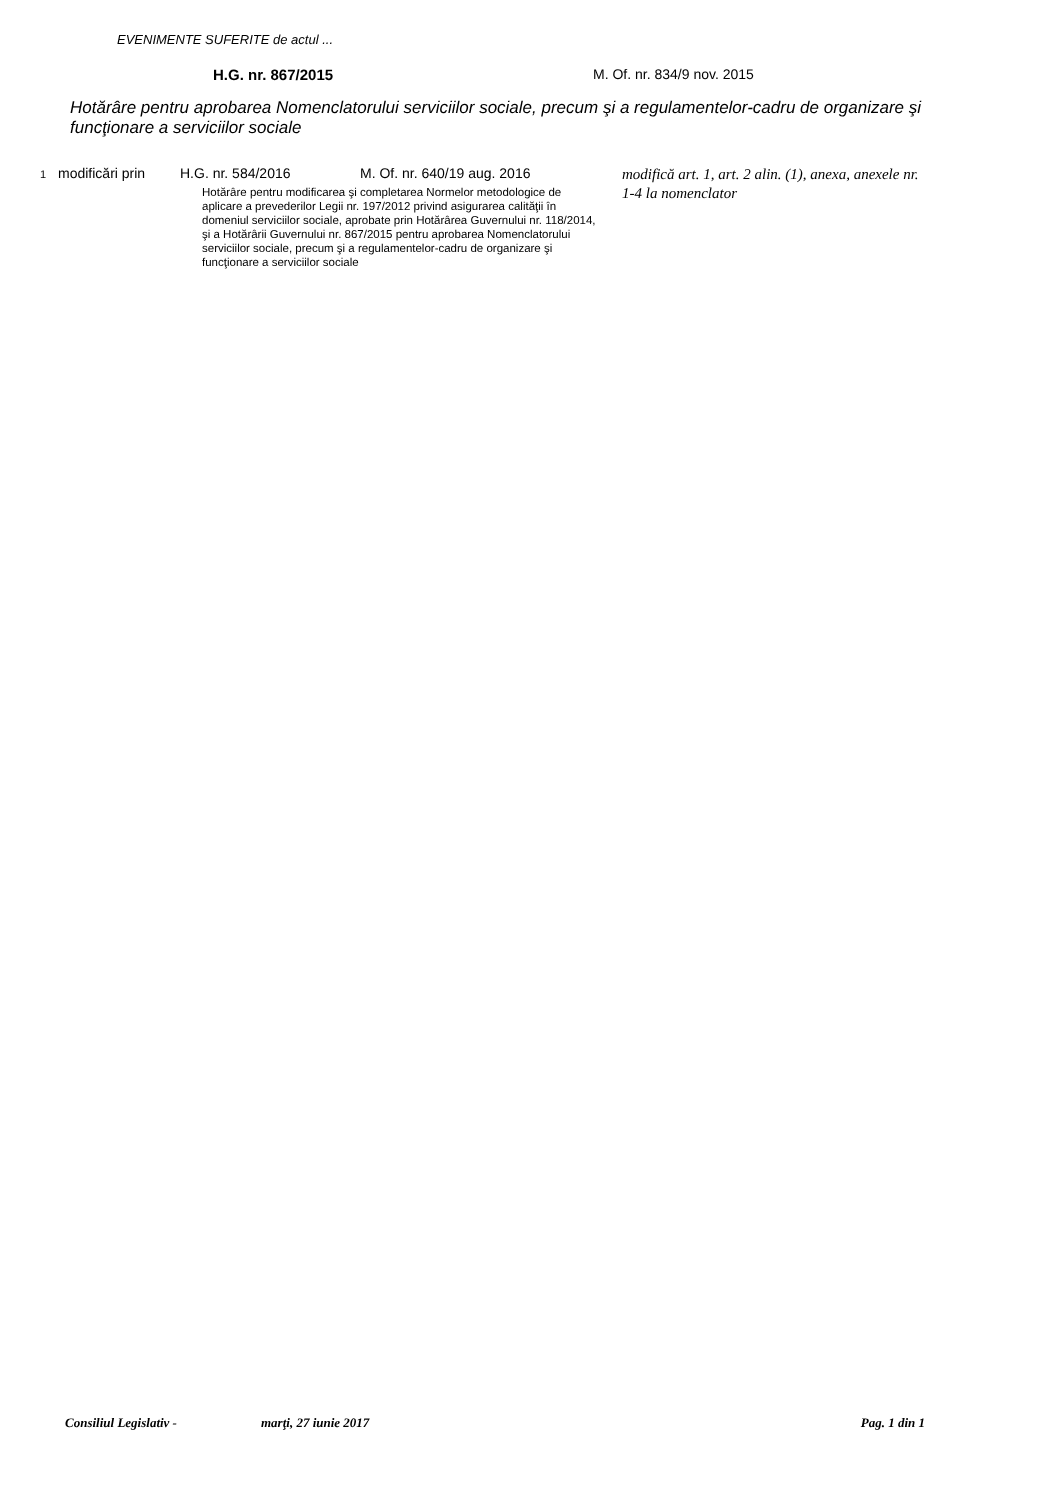EVENIMENTE SUFERITE de actul ...
H.G. nr. 867/2015 M. Of. nr. 834/9 nov. 2015
Hotărâre pentru aprobarea Nomenclatorului serviciilor sociale, precum şi a regulamentelor-cadru de organizare şi funcţionare a serviciilor sociale
1
modificări prin
H.G. nr. 584/2016 M. Of. nr. 640/19 aug. 2016
Hotărâre pentru modificarea şi completarea Normelor metodologice de aplicare a prevederilor Legii nr. 197/2012 privind asigurarea calităţii în domeniul serviciilor sociale, aprobate prin Hotărârea Guvernului nr. 118/2014, şi a Hotărârii Guvernului nr. 867/2015 pentru aprobarea Nomenclatorului serviciilor sociale, precum şi a regulamentelor-cadru de organizare şi funcţionare a serviciilor sociale
modifică art. 1, art. 2 alin. (1), anexa, anexele nr. 1-4 la nomenclator
Consiliul Legislativ - marţi, 27 iunie 2017 Pag. 1 din 1